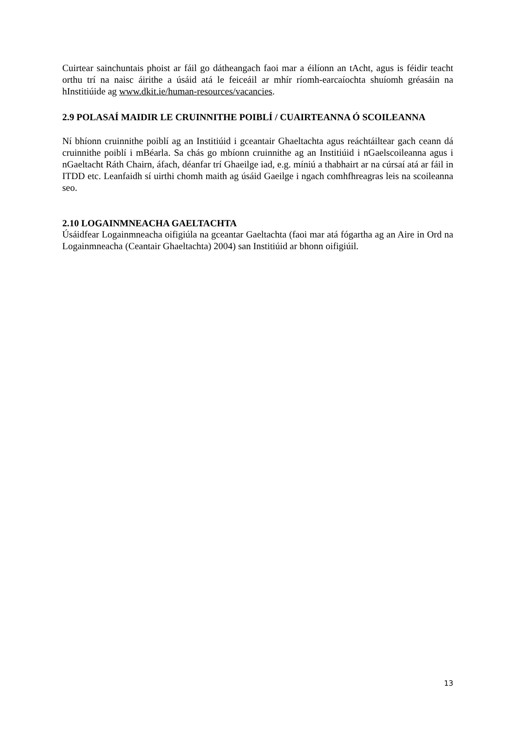Cuirtear sainchuntais phoist ar fáil go dátheangach faoi mar a éilíonn an tAcht, agus is féidir teacht orthu trí na naisc áirithe a úsáid atá le feiceáil ar mhír ríomh-earcaíochta shuíomh gréasáin na hInstitiúide ag www.dkit.ie/human-resources/vacancies.
2.9 POLASAÍ MAIDIR LE CRUINNITHE POIBLÍ / CUAIRTEANNA Ó SCOILEANNA
Ní bhíonn cruinnithe poiblí ag an Institiúid i gceantair Ghaeltachta agus reáchtáiltear gach ceann dá cruinnithe poiblí i mBéarla. Sa chás go mbíonn cruinnithe ag an Institiúid i nGaelscoileanna agus i nGaeltacht Ráth Chairn, áfach, déanfar trí Ghaeilge iad, e.g. míniú a thabhairt ar na cúrsaí atá ar fáil in ITDD etc. Leanfaidh sí uirthi chomh maith ag úsáid Gaeilge i ngach comhfhreagras leis na scoileanna seo.
2.10 LOGAINMNEACHA GAELTACHTA
Úsáidfear Logainmneacha oifigiúla na gceantar Gaeltachta (faoi mar atá fógartha ag an Aire in Ord na Logainmneacha (Ceantair Ghaeltachta) 2004) san Institiúid ar bhonn oifigiúil.
13